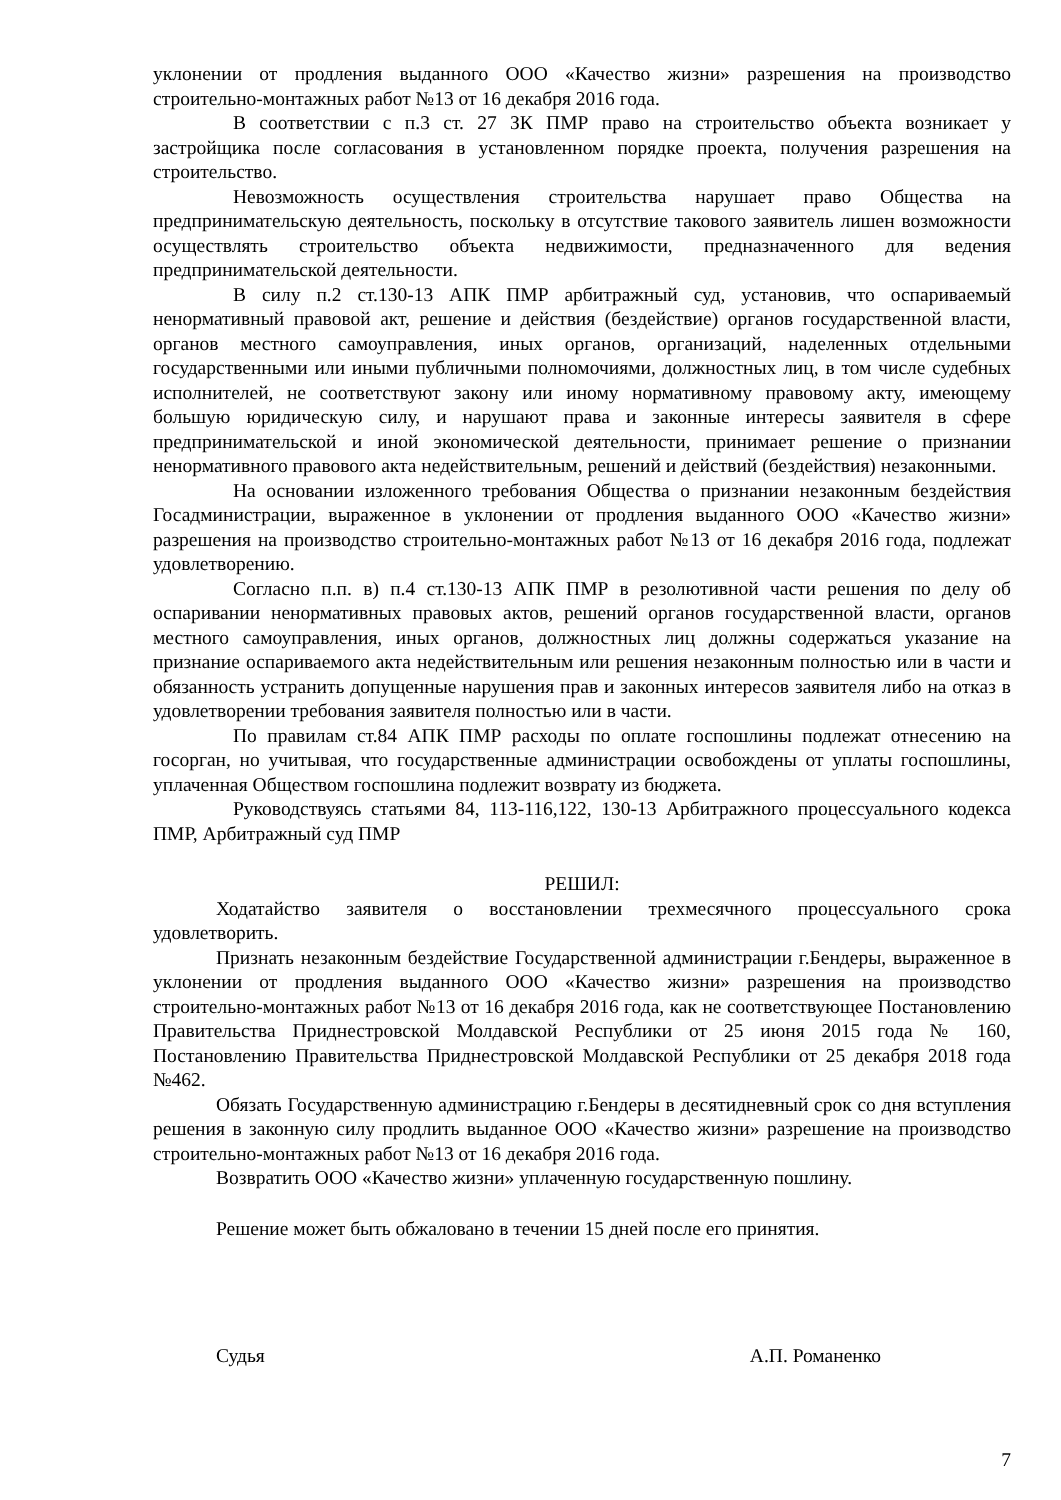уклонении от продления выданного ООО «Качество жизни» разрешения на производство строительно-монтажных работ №13 от 16 декабря 2016 года.
В соответствии с п.3 ст. 27 ЗК ПМР право на строительство объекта возникает у застройщика после согласования в установленном порядке проекта, получения разрешения на строительство.
Невозможность осуществления строительства нарушает право Общества на предпринимательскую деятельность, поскольку в отсутствие такового заявитель лишен возможности осуществлять строительство объекта недвижимости, предназначенного для ведения предпринимательской деятельности.
В силу п.2 ст.130-13 АПК ПМР арбитражный суд, установив, что оспариваемый ненормативный правовой акт, решение и действия (бездействие) органов государственной власти, органов местного самоуправления, иных органов, организаций, наделенных отдельными государственными или иными публичными полномочиями, должностных лиц, в том числе судебных исполнителей, не соответствуют закону или иному нормативному правовому акту, имеющему большую юридическую силу, и нарушают права и законные интересы заявителя в сфере предпринимательской и иной экономической деятельности, принимает решение о признании ненормативного правового акта недействительным, решений и действий (бездействия) незаконными.
На основании изложенного требования Общества о признании незаконным бездействия Госадминистрации, выраженное в уклонении от продления выданного ООО «Качество жизни» разрешения на производство строительно-монтажных работ №13 от 16 декабря 2016 года, подлежат удовлетворению.
Согласно п.п. в) п.4 ст.130-13 АПК ПМР в резолютивной части решения по делу об оспаривании ненормативных правовых актов, решений органов государственной власти, органов местного самоуправления, иных органов, должностных лиц должны содержаться указание на признание оспариваемого акта недействительным или решения незаконным полностью или в части и обязанность устранить допущенные нарушения прав и законных интересов заявителя либо на отказ в удовлетворении требования заявителя полностью или в части.
По правилам ст.84 АПК ПМР расходы по оплате госпошлины подлежат отнесению на госорган, но учитывая, что государственные администрации освобождены от уплаты госпошлины, уплаченная Обществом госпошлина подлежит возврату из бюджета.
Руководствуясь статьями 84, 113-116,122, 130-13 Арбитражного процессуального кодекса ПМР, Арбитражный суд ПМР
РЕШИЛ:
Ходатайство заявителя о восстановлении трехмесячного процессуального срока удовлетворить.
Признать незаконным бездействие Государственной администрации г.Бендеры, выраженное в уклонении от продления выданного ООО «Качество жизни» разрешения на производство строительно-монтажных работ №13 от 16 декабря 2016 года, как не соответствующее Постановлению Правительства Приднестровской Молдавской Республики от 25 июня 2015 года № 160, Постановлению Правительства Приднестровской Молдавской Республики от 25 декабря 2018 года №462.
Обязать Государственную администрацию г.Бендеры в десятидневный срок со дня вступления решения в законную силу продлить выданное ООО «Качество жизни» разрешение на производство строительно-монтажных работ №13 от 16 декабря 2016 года.
Возвратить ООО «Качество жизни» уплаченную государственную пошлину.
Решение может быть обжаловано в течении 15 дней после его принятия.
Судья А.П. Романенко
7